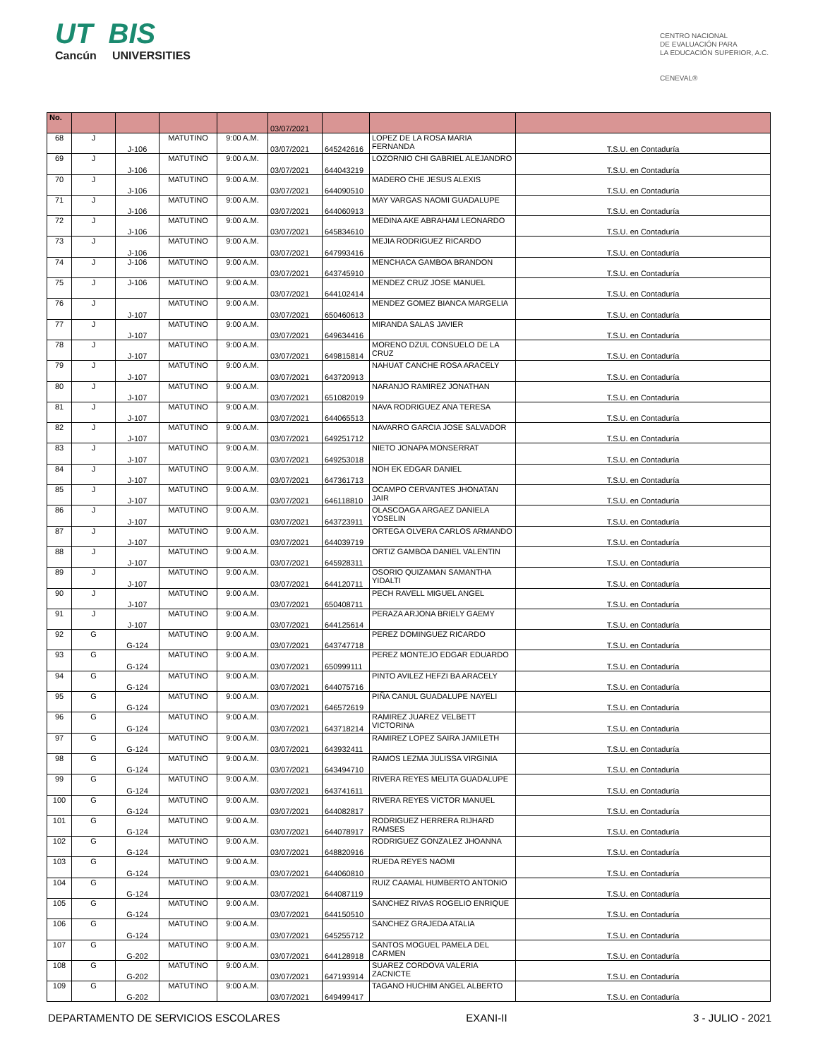UT BIS
Cancún UNIVERSITIES
CENTRO NACIONAL
DE EVALUACIÓN PARA
LA EDUCACIÓN SUPERIOR, A.C.
CENEVAL®
| No. | | | | | 03/07/2021 | | | |
| --- | --- | --- | --- | --- | --- | --- | --- | --- |
| 68 | J | J-106 | MATUTINO | 9:00 A.M. | 03/07/2021 | 645242616 | LOPEZ DE LA ROSA MARIA FERNANDA | T.S.U. en Contaduría |
| 69 | J | J-106 | MATUTINO | 9:00 A.M. | 03/07/2021 | 644043219 | LOZORNIO CHI GABRIEL ALEJANDRO | T.S.U. en Contaduría |
| 70 | J | J-106 | MATUTINO | 9:00 A.M. | 03/07/2021 | 644090510 | MADERO CHE JESUS ALEXIS | T.S.U. en Contaduría |
| 71 | J | J-106 | MATUTINO | 9:00 A.M. | 03/07/2021 | 644060913 | MAY VARGAS NAOMI GUADALUPE | T.S.U. en Contaduría |
| 72 | J | J-106 | MATUTINO | 9:00 A.M. | 03/07/2021 | 645834610 | MEDINA AKE ABRAHAM LEONARDO | T.S.U. en Contaduría |
| 73 | J | J-106 | MATUTINO | 9:00 A.M. | 03/07/2021 | 647993416 | MEJIA RODRIGUEZ RICARDO | T.S.U. en Contaduría |
| 74 | J | J-106 | MATUTINO | 9:00 A.M. | 03/07/2021 | 643745910 | MENCHACA GAMBOA BRANDON | T.S.U. en Contaduría |
| 75 | J | J-106 | MATUTINO | 9:00 A.M. | 03/07/2021 | 644102414 | MENDEZ CRUZ JOSE MANUEL | T.S.U. en Contaduría |
| 76 | J | J-107 | MATUTINO | 9:00 A.M. | 03/07/2021 | 650460613 | MENDEZ GOMEZ BIANCA MARGELIA | T.S.U. en Contaduría |
| 77 | J | J-107 | MATUTINO | 9:00 A.M. | 03/07/2021 | 649634416 | MIRANDA SALAS JAVIER | T.S.U. en Contaduría |
| 78 | J | J-107 | MATUTINO | 9:00 A.M. | 03/07/2021 | 649815814 | MORENO DZUL CONSUELO DE LA CRUZ | T.S.U. en Contaduría |
| 79 | J | J-107 | MATUTINO | 9:00 A.M. | 03/07/2021 | 643720913 | NAHUAT CANCHE ROSA ARACELY | T.S.U. en Contaduría |
| 80 | J | J-107 | MATUTINO | 9:00 A.M. | 03/07/2021 | 651082019 | NARANJO RAMIREZ JONATHAN | T.S.U. en Contaduría |
| 81 | J | J-107 | MATUTINO | 9:00 A.M. | 03/07/2021 | 644065513 | NAVA RODRIGUEZ ANA TERESA | T.S.U. en Contaduría |
| 82 | J | J-107 | MATUTINO | 9:00 A.M. | 03/07/2021 | 649251712 | NAVARRO GARCIA JOSE SALVADOR | T.S.U. en Contaduría |
| 83 | J | J-107 | MATUTINO | 9:00 A.M. | 03/07/2021 | 649253018 | NIETO JONAPA MONSERRAT | T.S.U. en Contaduría |
| 84 | J | J-107 | MATUTINO | 9:00 A.M. | 03/07/2021 | 647361713 | NOH EK EDGAR DANIEL | T.S.U. en Contaduría |
| 85 | J | J-107 | MATUTINO | 9:00 A.M. | 03/07/2021 | 646118810 | OCAMPO CERVANTES JHONATAN JAIR | T.S.U. en Contaduría |
| 86 | J | J-107 | MATUTINO | 9:00 A.M. | 03/07/2021 | 643723911 | OLASCOAGA ARGAEZ DANIELA YOSELIN | T.S.U. en Contaduría |
| 87 | J | J-107 | MATUTINO | 9:00 A.M. | 03/07/2021 | 644039719 | ORTEGA OLVERA CARLOS ARMANDO | T.S.U. en Contaduría |
| 88 | J | J-107 | MATUTINO | 9:00 A.M. | 03/07/2021 | 645928311 | ORTIZ GAMBOA DANIEL VALENTIN | T.S.U. en Contaduría |
| 89 | J | J-107 | MATUTINO | 9:00 A.M. | 03/07/2021 | 644120711 | OSORIO QUIZAMAN SAMANTHA YIDALTI | T.S.U. en Contaduría |
| 90 | J | J-107 | MATUTINO | 9:00 A.M. | 03/07/2021 | 650408711 | PECH RAVELL MIGUEL ANGEL | T.S.U. en Contaduría |
| 91 | J | J-107 | MATUTINO | 9:00 A.M. | 03/07/2021 | 644125614 | PERAZA ARJONA BRIELY GAEMY | T.S.U. en Contaduría |
| 92 | G | G-124 | MATUTINO | 9:00 A.M. | 03/07/2021 | 643747718 | PEREZ DOMINGUEZ RICARDO | T.S.U. en Contaduría |
| 93 | G | G-124 | MATUTINO | 9:00 A.M. | 03/07/2021 | 650999111 | PEREZ MONTEJO EDGAR EDUARDO | T.S.U. en Contaduría |
| 94 | G | G-124 | MATUTINO | 9:00 A.M. | 03/07/2021 | 644075716 | PINTO AVILEZ HEFZI BA ARACELY | T.S.U. en Contaduría |
| 95 | G | G-124 | MATUTINO | 9:00 A.M. | 03/07/2021 | 646572619 | PIÑA CANUL GUADALUPE NAYELI | T.S.U. en Contaduría |
| 96 | G | G-124 | MATUTINO | 9:00 A.M. | 03/07/2021 | 643718214 | RAMIREZ JUAREZ VELBETT VICTORINA | T.S.U. en Contaduría |
| 97 | G | G-124 | MATUTINO | 9:00 A.M. | 03/07/2021 | 643932411 | RAMIREZ LOPEZ SAIRA JAMILETH | T.S.U. en Contaduría |
| 98 | G | G-124 | MATUTINO | 9:00 A.M. | 03/07/2021 | 643494710 | RAMOS LEZMA JULISSA VIRGINIA | T.S.U. en Contaduría |
| 99 | G | G-124 | MATUTINO | 9:00 A.M. | 03/07/2021 | 643741611 | RIVERA REYES MELITA GUADALUPE | T.S.U. en Contaduría |
| 100 | G | G-124 | MATUTINO | 9:00 A.M. | 03/07/2021 | 644082817 | RIVERA REYES VICTOR MANUEL | T.S.U. en Contaduría |
| 101 | G | G-124 | MATUTINO | 9:00 A.M. | 03/07/2021 | 644078917 | RODRIGUEZ HERRERA RIJHARD RAMSES | T.S.U. en Contaduría |
| 102 | G | G-124 | MATUTINO | 9:00 A.M. | 03/07/2021 | 648820916 | RODRIGUEZ GONZALEZ JHOANNA | T.S.U. en Contaduría |
| 103 | G | G-124 | MATUTINO | 9:00 A.M. | 03/07/2021 | 644060810 | RUEDA REYES NAOMI | T.S.U. en Contaduría |
| 104 | G | G-124 | MATUTINO | 9:00 A.M. | 03/07/2021 | 644087119 | RUIZ CAAMAL HUMBERTO ANTONIO | T.S.U. en Contaduría |
| 105 | G | G-124 | MATUTINO | 9:00 A.M. | 03/07/2021 | 644150510 | SANCHEZ RIVAS ROGELIO ENRIQUE | T.S.U. en Contaduría |
| 106 | G | G-124 | MATUTINO | 9:00 A.M. | 03/07/2021 | 645255712 | SANCHEZ GRAJEDA ATALIA | T.S.U. en Contaduría |
| 107 | G | G-202 | MATUTINO | 9:00 A.M. | 03/07/2021 | 644128918 | SANTOS MOGUEL PAMELA DEL CARMEN | T.S.U. en Contaduría |
| 108 | G | G-202 | MATUTINO | 9:00 A.M. | 03/07/2021 | 647193914 | SUAREZ CORDOVA VALERIA ZACNICTE | T.S.U. en Contaduría |
| 109 | G | G-202 | MATUTINO | 9:00 A.M. | 03/07/2021 | 649499417 | TAGANO HUCHIM ANGEL ALBERTO | T.S.U. en Contaduría |
DEPARTAMENTO DE SERVICIOS ESCOLARES EXANI-II 3 - JULIO - 2021